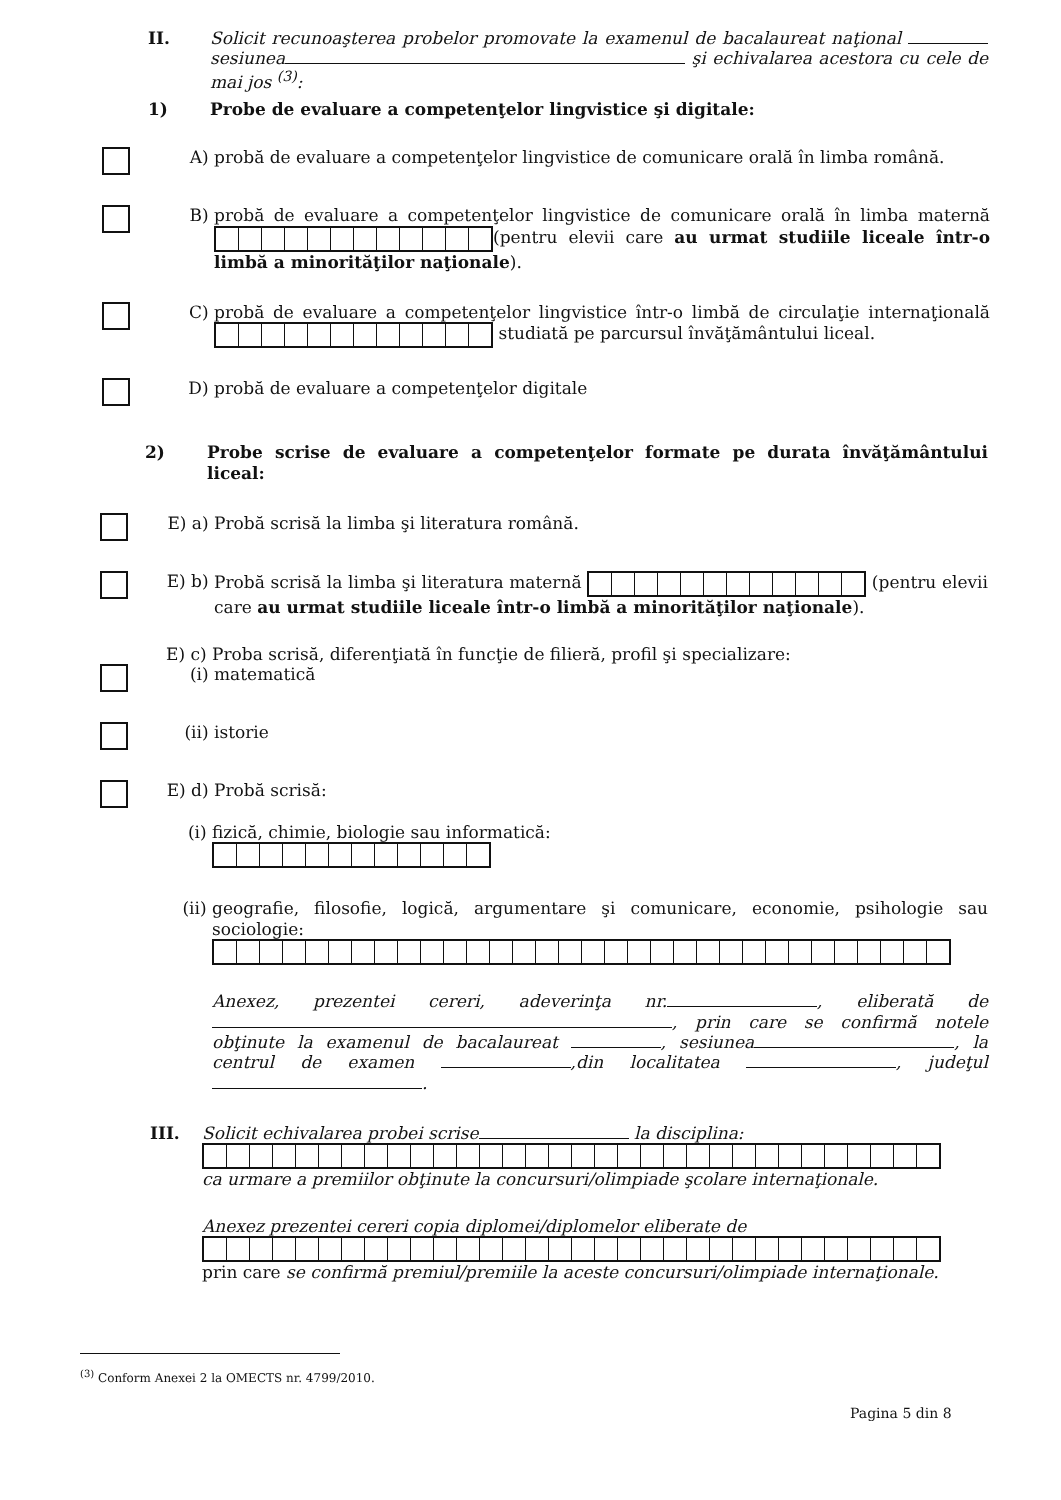II.
Solicit recunoaşterea probelor promovate la examenul de bacalaureat naţional sesiunea şi echivalarea acestora cu cele de mai jos <sup>(3)</sup>:
1)
Probe de evaluare a competenţelor lingvistice şi digitale:
A)
probă de evaluare a competenţelor lingvistice de comunicare orală în limba română.
B)
probă de evaluare a competenţelor lingvistice de comunicare orală în limba maternă (pentru elevii care au urmat studiile liceale într-o limbă a minorităţilor naţionale).
C)
probă de evaluare a competenţelor lingvistice într-o limbă de circulaţie internaţională studiată pe parcursul învăţământului liceal.
D)
probă de evaluare a competenţelor digitale
2)
Probe scrise de evaluare a competenţelor formate pe durata învăţământului liceal:
E) a)
Probă scrisă la limba şi literatura română.
E) b)
Probă scrisă la limba şi literatura maternă (pentru elevii care au urmat studiile liceale într-o limbă a minorităţilor naţionale).
E) c)
Proba scrisă, diferenţiată în funcţie de filieră, profil şi specializare:
(i)
matematică
(ii)
istorie
E) d)
Probă scrisă:
(i)
fizică, chimie, biologie sau informatică:
(ii)
geografie, filosofie, logică, argumentare şi comunicare, economie, psihologie sau sociologie:
Anexez, prezentei cereri, adeverinţa nr. , eliberată de , prin care se confirmă notele obţinute la examenul de bacalaureat , sesiunea , la centrul de examen ,din localitatea , judeţul .
III.
Solicit echivalarea probei scrise la disciplina:
ca urmare a premiilor obţinute la concursuri/olimpiade şcolare internaţionale.
Anexez prezentei cereri copia diplomei/diplomelor eliberate de
prin care se confirmă premiul/premiile la aceste concursuri/olimpiade internaţionale.
<sup>(3)</sup> Conform Anexei 2 la OMECTS nr. 4799/2010.
Pagina 5 din 8